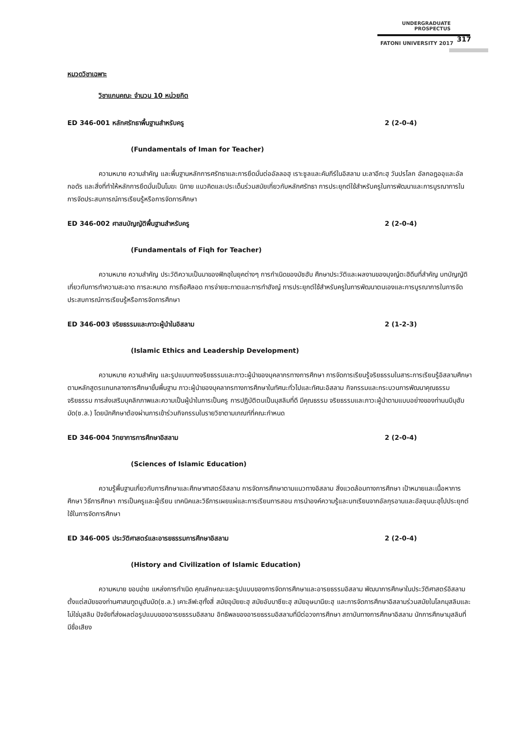UNDERGRADUATE PROSPECTUS
FATONI UNIVERSITY 2017
317
หมวดวิชาเฉพาะ
วิชาแกนคณะ จำนวน 10 หน่วยกิต
ED 346-001 หลักศรัทธาพื้นฐานสำหรับครู 2 (2-0-4)
(Fundamentals of Iman for Teacher)
ความหมาย ความสำคัญ และพื้นฐานหลักการศรัทธาและการยึดมั่นต่ออัลลอฮฺ เราะซูลและคัมภีร์ในอิสลาม มะลาอีกะฮฺ วันปรโลก อัลกอฎออฺและอัลกอดัร และสิ่งที่ทำให้หลักการยึดมั่นเป็นโมฆะ นิกาย แนวคิดและประเด็นร่วมสมัยเกี่ยวกับหลักศรัทธา การประยุกต์ใช้สำหรับครูในการพัฒนาและการบูรณาการในการจัดประสบการณ์การเรียนรู้หรือการจัดการศึกษา
ED 346-002 ศาสนบัญญัติพื้นฐานสำหรับครู 2 (2-0-4)
(Fundamentals of Fiqh for Teacher)
ความหมาย ความสำคัญ ประวัติความเป็นมาของฟิกฮฺในยุคต่างๆ การกำเนิดของมัซฮับ ศึกษาประวัติและผลงานของมุจญ์ตะฮิดีนที่สำคัญ บทบัญญัติเกี่ยวกับการทำความสะอาด การละหมาด การถือศีลอด การจ่ายซะกาตและการทำฮัจญ์ การประยุกต์ใช้สำหรับครูในการพัฒนาตนเองและการบูรณาการในการจัดประสบการณ์การเรียนรู้หรือการจัดการศึกษา
ED 346-003 จริยธรรมและภาวะผู้นำในอิสลาม 2 (1-2-3)
(Islamic Ethics and Leadership Development)
ความหมาย ความสำคัญ และรูปแบบทางจริยธรรมและภาวะผู้นำของบุคลากรทางการศึกษา การจัดการเรียนรู้จริยธรรมในสาระการเรียนรู้อิสลามศึกษาตามหลักสูตรแกนกลางการศึกษาขั้นพื้นฐาน ภาวะผู้นำของบุคลากรทางการศึกษาในทัศนะทั่วไปและทัศนะอิสลาม กิจกรรมและกระบวนการพัฒนาคุณธรรม จริยธรรม การส่งเสริมบุคลิกภาพและความเป็นผู้นำในการเป็นครู การปฏิบัติตนเป็นมุสลิมที่ดี มีคุณธรรม จริยธรรมและภาวะผู้นำตามแบบอย่างของท่านนบีมุฮัมมัด(ซ.ล.) โดยนักศึกษาต้องผ่านการเข้าร่วมกิจกรรมในรายวิชาตามเกณฑ์ที่คณะกำหนด
ED 346-004 วิทยาการการศึกษาอิสลาม 2 (2-0-4)
(Sciences of Islamic Education)
ความรู้พื้นฐานเกี่ยวกับการศึกษาและศึกษาศาสตร์อิสลาม การจัดการศึกษาตามแนวทางอิสลาม สิ่งแวดล้อมทางการศึกษา เป้าหมายและเนื้อหาการศึกษา วิธีการศึกษา การเป็นครูและผู้เรียน เทคนิคและวิธีการเผยแผ่และการเรียนการสอน การนำองค์ความรู้และบทเรียนจากอัลกุรอานและอัลซุนนะฮฺไปประยุกต์ใช้ในการจัดการศึกษา
ED 346-005 ประวัติศาสตร์และอารยธรรมการศึกษาอิสลาม 2 (2-0-4)
(History and Civilization of Islamic Education)
ความหมาย ขอบข่าย แหล่งการกำเนิด คุณลักษณะและรูปแบบของการจัดการศึกษาและอารยธรรมอิสลาม พัฒนาการศึกษาในประวัติศาสตร์อิสลามตั้งแต่สมัยของท่านศาสนฑูตมูฮัมมัด(ซ.ล.) เคาะลีฟะฮฺทั้งสี่ สมัยอุมัยยะฮฺ สมัยอับบาซียะฮฺ สมัยอุษมานียะฮฺ และการจัดการศึกษาอิสลามร่วมสมัยในโลกมุสลิมและไม่ใช่มุสลิม ปัจจัยที่ส่งผลต่อรูปแบบของอารยธรรมอิสลาม อิทธิพลของอารยธรรมอิสลามที่มีต่อวงการศึกษา สถาบันทางการศึกษาอิสลาม นักการศึกษามุสลิมที่มีชื่อเสียง